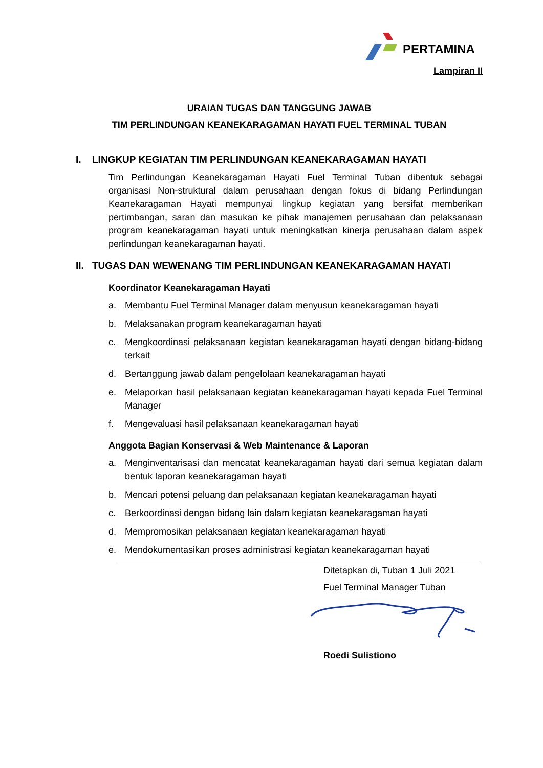PERTAMINA
Lampiran II
URAIAN TUGAS DAN TANGGUNG JAWAB
TIM PERLINDUNGAN KEANEKARAGAMAN HAYATI FUEL TERMINAL TUBAN
I. LINGKUP KEGIATAN TIM PERLINDUNGAN KEANEKARAGAMAN HAYATI
Tim Perlindungan Keanekaragaman Hayati Fuel Terminal Tuban dibentuk sebagai organisasi Non-struktural dalam perusahaan dengan fokus di bidang Perlindungan Keanekaragaman Hayati mempunyai lingkup kegiatan yang bersifat memberikan pertimbangan, saran dan masukan ke pihak manajemen perusahaan dan pelaksanaan program keanekaragaman hayati untuk meningkatkan kinerja perusahaan dalam aspek perlindungan keanekaragaman hayati.
II. TUGAS DAN WEWENANG TIM PERLINDUNGAN KEANEKARAGAMAN HAYATI
Koordinator Keanekaragaman Hayati
a. Membantu Fuel Terminal Manager dalam menyusun keanekaragaman hayati
b. Melaksanakan program keanekaragaman hayati
c. Mengkoordinasi pelaksanaan kegiatan keanekaragaman hayati dengan bidang-bidang terkait
d. Bertanggung jawab dalam pengelolaan keanekaragaman hayati
e. Melaporkan hasil pelaksanaan kegiatan keanekaragaman hayati kepada Fuel Terminal Manager
f. Mengevaluasi hasil pelaksanaan keanekaragaman hayati
Anggota Bagian Konservasi & Web Maintenance & Laporan
a. Menginventarisasi dan mencatat keanekaragaman hayati dari semua kegiatan dalam bentuk laporan keanekaragaman hayati
b. Mencari potensi peluang dan pelaksanaan kegiatan keanekaragaman hayati
c. Berkoordinasi dengan bidang lain dalam kegiatan keanekaragaman hayati
d. Mempromosikan pelaksanaan kegiatan keanekaragaman hayati
e. Mendokumentasikan proses administrasi kegiatan keanekaragaman hayati
Ditetapkan di, Tuban 1 Juli 2021
Fuel Terminal Manager Tuban
Roedi Sulistiono